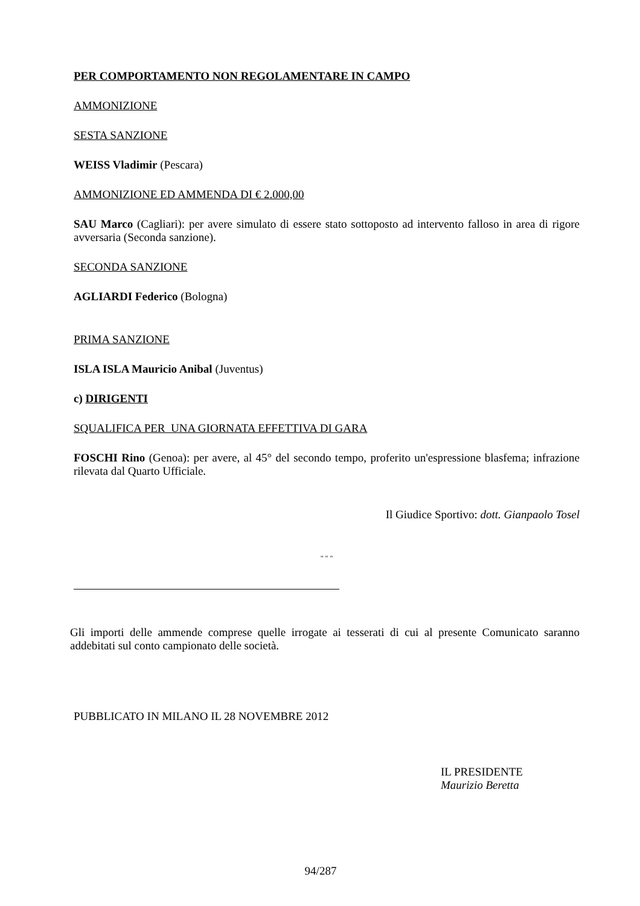PER COMPORTAMENTO NON REGOLAMENTARE IN CAMPO
AMMONIZIONE
SESTA SANZIONE
WEISS Vladimir (Pescara)
AMMONIZIONE ED AMMENDA DI € 2.000,00
SAU Marco (Cagliari): per avere simulato di essere stato sottoposto ad intervento falloso in area di rigore avversaria (Seconda sanzione).
SECONDA SANZIONE
AGLIARDI Federico (Bologna)
PRIMA SANZIONE
ISLA ISLA Mauricio Anibal (Juventus)
c) DIRIGENTI
SQUALIFICA PER UNA GIORNATA EFFETTIVA DI GARA
FOSCHI Rino (Genoa): per avere, al 45° del secondo tempo, proferito un'espressione blasfema; infrazione rilevata dal Quarto Ufficiale.
Il Giudice Sportivo: dott. Gianpaolo Tosel
" " "
Gli importi delle ammende comprese quelle irrogate ai tesserati di cui al presente Comunicato saranno addebitati sul conto campionato delle società.
PUBBLICATO IN MILANO IL 28 NOVEMBRE 2012
IL PRESIDENTE
Maurizio Beretta
94/287